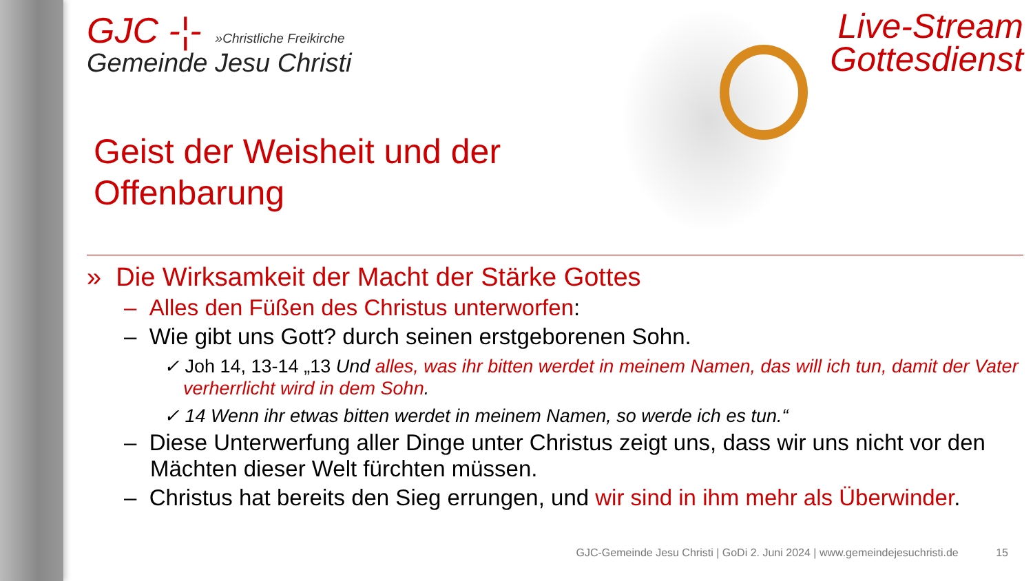GJC -¦-
»Christliche Freikirche
Gemeinde Jesu Christi
Live-Stream
Gottesdienst
Geist der Weisheit und der Offenbarung
» Die Wirksamkeit der Macht der Stärke Gottes
– Alles den Füßen des Christus unterworfen:
– Wie gibt uns Gott? durch seinen erstgeborenen Sohn.
✓ Joh 14, 13-14 „13 Und alles, was ihr bitten werdet in meinem Namen, das will ich tun, damit der Vater verherrlicht wird in dem Sohn.
✓ 14 Wenn ihr etwas bitten werdet in meinem Namen, so werde ich es tun.“
– Diese Unterwerfung aller Dinge unter Christus zeigt uns, dass wir uns nicht vor den Mächten dieser Welt fürchten müssen.
– Christus hat bereits den Sieg errungen, und wir sind in ihm mehr als Überwinder.
GJC-Gemeinde Jesu Christi | GoDi 2. Juni 2024 | www.gemeindejesuchristi.de 15